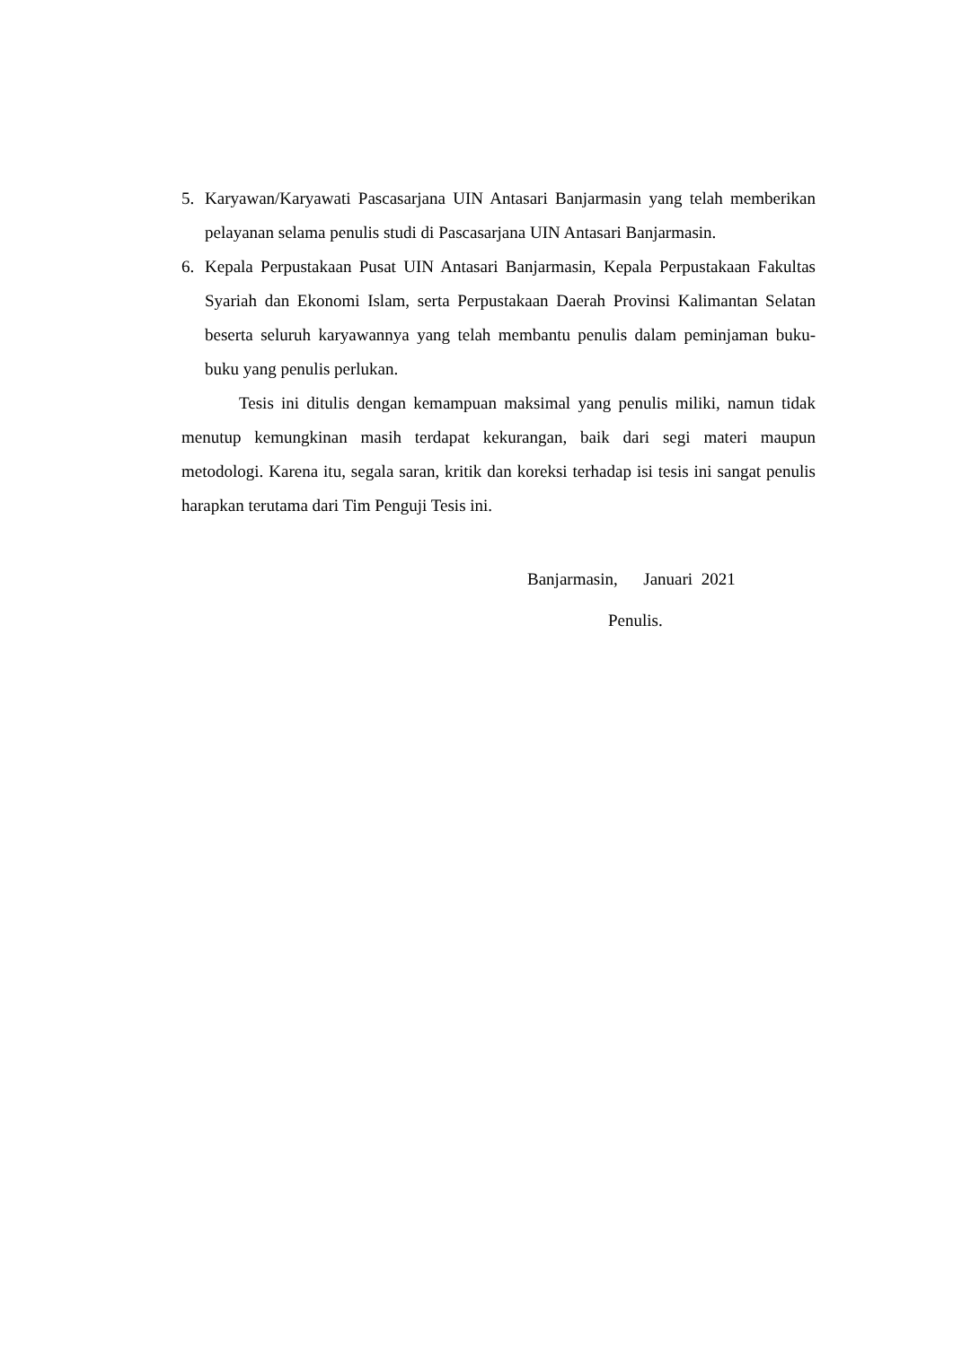5. Karyawan/Karyawati Pascasarjana UIN Antasari Banjarmasin yang telah memberikan pelayanan selama penulis studi di Pascasarjana UIN Antasari Banjarmasin.
6. Kepala Perpustakaan Pusat UIN Antasari Banjarmasin, Kepala Perpustakaan Fakultas Syariah dan Ekonomi Islam, serta Perpustakaan Daerah Provinsi Kalimantan Selatan beserta seluruh karyawannya yang telah membantu penulis dalam peminjaman buku-buku yang penulis perlukan.
Tesis ini ditulis dengan kemampuan maksimal yang penulis miliki, namun tidak menutup kemungkinan masih terdapat kekurangan, baik dari segi materi maupun metodologi. Karena itu, segala saran, kritik dan koreksi terhadap isi tesis ini sangat penulis harapkan terutama dari Tim Penguji Tesis ini.
Banjarmasin, Januari 2021
Penulis.